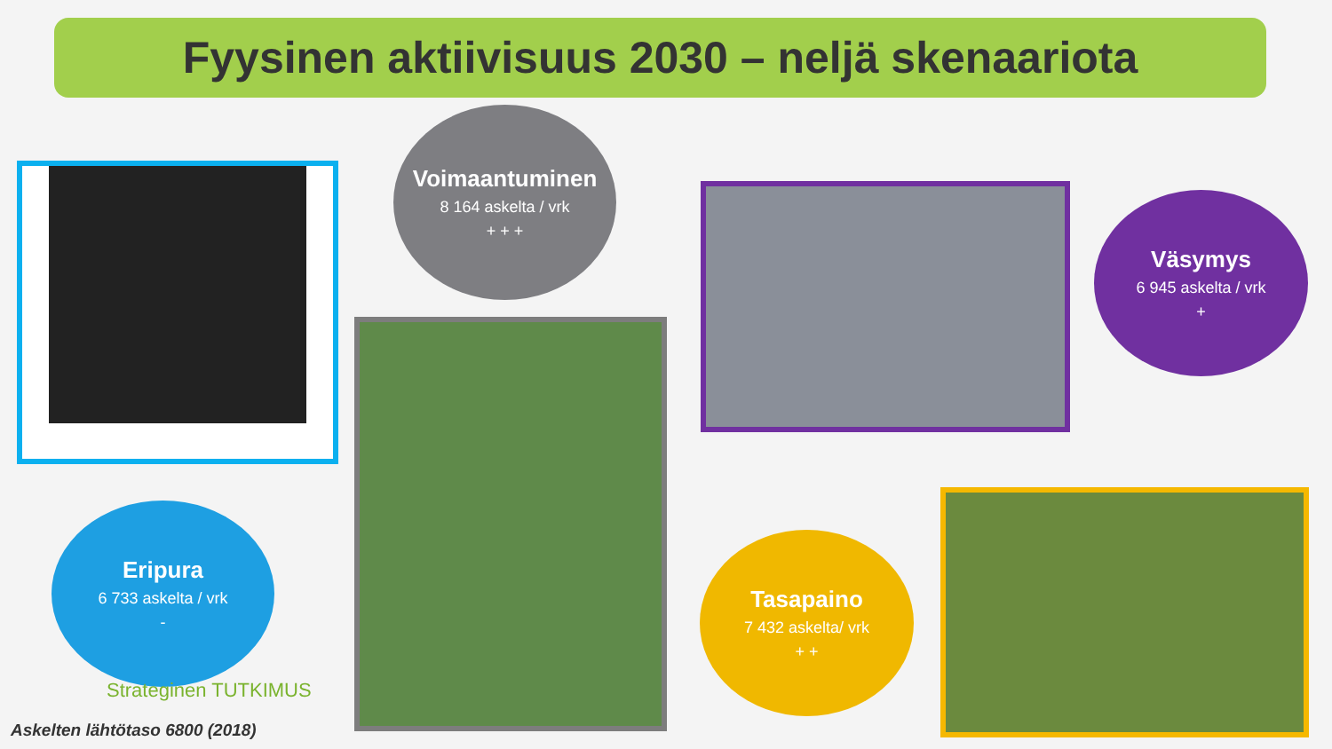Fyysinen aktiivisuus 2030 – neljä skenaariota
Voimaantuminen
8 164 askelta / vrk
+ + +
Väsymys
6 945 askelta / vrk
+
Eripura
6 733 askelta / vrk
-
Tasapaino
7 432 askelta/ vrk
+ +
Strateginen TUTKIMUS
Askelten lähtötaso 6800 (2018)